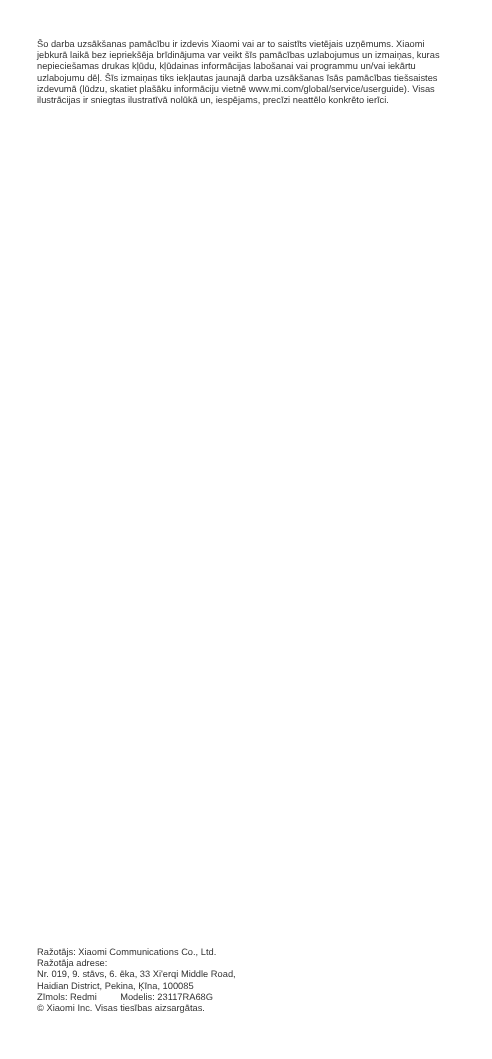Šo darba uzsākšanas pamācību ir izdevis Xiaomi vai ar to saistīts vietējais uzņēmums. Xiaomi jebkurā laikā bez iepriekšēja brīdinājuma var veikt šīs pamācības uzlabojumus un izmaiņas, kuras nepieciešamas drukas kļūdu, kļūdainas informācijas labošanai vai programmu un/vai iekārtu uzlabojumu dēļ. Šīs izmaiņas tiks iekļautas jaunajā darba uzsākšanas īsās pamācības tiešsaistes izdevumā (lūdzu, skatiet plašāku informāciju vietnē www.mi.com/global/service/userguide). Visas ilustrācijas ir sniegtas ilustratīvā nolūkā un, iespējams, precīzi neattēlo konkrēto ierīci.
Ražotājs: Xiaomi Communications Co., Ltd.
Ražotāja adrese:
Nr. 019, 9. stāvs, 6. ēka, 33 Xi'erqi Middle Road,
Haidian District, Pekina, Ķīna, 100085
Zīmols: Redmi Modelis: 23117RA68G
© Xiaomi Inc. Visas tiesības aizsargātas.